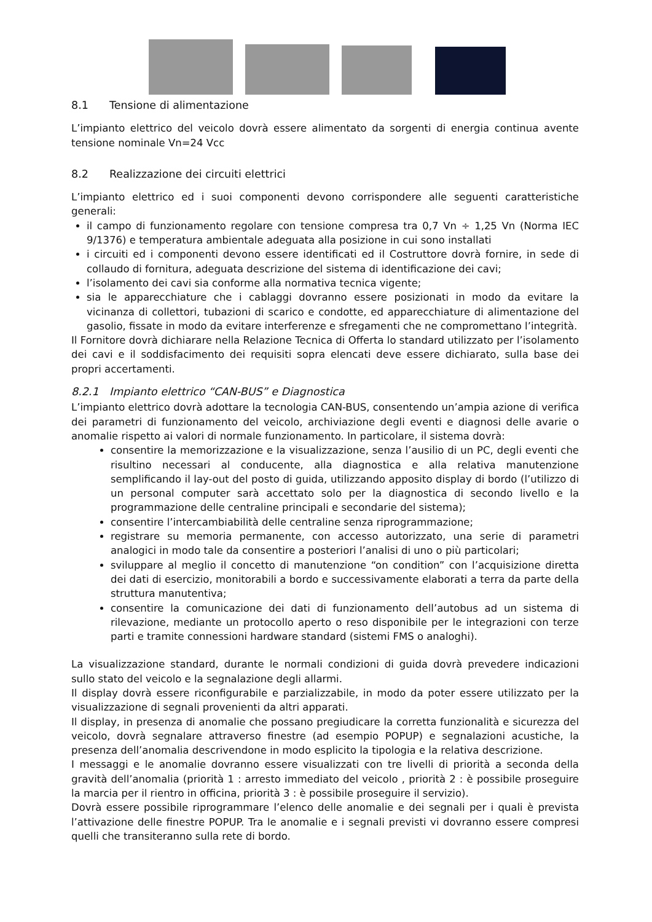8.1 Tensione di alimentazione
L’impianto elettrico del veicolo dovrà essere alimentato da sorgenti di energia continua avente tensione nominale Vn=24 Vcc
8.2 Realizzazione dei circuiti elettrici
L’impianto elettrico ed i suoi componenti devono corrispondere alle seguenti caratteristiche generali:
il campo di funzionamento regolare con tensione compresa tra 0,7 Vn ÷ 1,25 Vn (Norma IEC 9/1376) e temperatura ambientale adeguata alla posizione in cui sono installati
i circuiti ed i componenti devono essere identificati ed il Costruttore dovrà fornire, in sede di collaudo di fornitura, adeguata descrizione del sistema di identificazione dei cavi;
l’isolamento dei cavi sia conforme alla normativa tecnica vigente;
sia le apparecchiature che i cablaggi dovranno essere posizionati in modo da evitare la vicinanza di collettori, tubazioni di scarico e condotte, ed apparecchiature di alimentazione del gasolio, fissate in modo da evitare interferenze e sfregamenti che ne compromettano l’integrità.
Il Fornitore dovrà dichiarare nella Relazione Tecnica di Offerta lo standard utilizzato per l’isolamento dei cavi e il soddisfacimento dei requisiti sopra elencati deve essere dichiarato, sulla base dei propri accertamenti.
8.2.1 Impianto elettrico “CAN-BUS” e Diagnostica
L’impianto elettrico dovrà adottare la tecnologia CAN-BUS, consentendo un’ampia azione di verifica dei parametri di funzionamento del veicolo, archiviazione degli eventi e diagnosi delle avarie o anomalie rispetto ai valori di normale funzionamento. In particolare, il sistema dovrà:
consentire la memorizzazione e la visualizzazione, senza l’ausilio di un PC, degli eventi che risultino necessari al conducente, alla diagnostica e alla relativa manutenzione semplificando il lay-out del posto di guida, utilizzando apposito display di bordo (l’utilizzo di un personal computer sarà accettato solo per la diagnostica di secondo livello e la programmazione delle centraline principali e secondarie del sistema);
consentire l’intercambiabilità delle centraline senza riprogrammazione;
registrare su memoria permanente, con accesso autorizzato, una serie di parametri analogici in modo tale da consentire a posteriori l’analisi di uno o più particolari;
sviluppare al meglio il concetto di manutenzione “on condition” con l’acquisizione diretta dei dati di esercizio, monitorabili a bordo e successivamente elaborati a terra da parte della struttura manutentiva;
consentire la comunicazione dei dati di funzionamento dell’autobus ad un sistema di rilevazione, mediante un protocollo aperto o reso disponibile per le integrazioni con terze parti e tramite connessioni hardware standard (sistemi FMS o analoghi).
La visualizzazione standard, durante le normali condizioni di guida dovrà prevedere indicazioni sullo stato del veicolo e la segnalazione degli allarmi.
Il display dovrà essere riconfigurabile e parzializzabile, in modo da poter essere utilizzato per la visualizzazione di segnali provenienti da altri apparati.
Il display, in presenza di anomalie che possano pregiudicare la corretta funzionalità e sicurezza del veicolo, dovrà segnalare attraverso finestre (ad esempio POPUP) e segnalazioni acustiche, la presenza dell’anomalia descrivendone in modo esplicito la tipologia e la relativa descrizione.
I messaggi e le anomalie dovranno essere visualizzati con tre livelli di priorità a seconda della gravità dell’anomalia (priorità 1 : arresto immediato del veicolo , priorità 2 : è possibile proseguire la marcia per il rientro in officina, priorità 3 : è possibile proseguire il servizio).
Dovrà essere possibile riprogrammare l’elenco delle anomalie e dei segnali per i quali è prevista l’attivazione delle finestre POPUP. Tra le anomalie e i segnali previsti vi dovranno essere compresi quelli che transiteranno sulla rete di bordo.